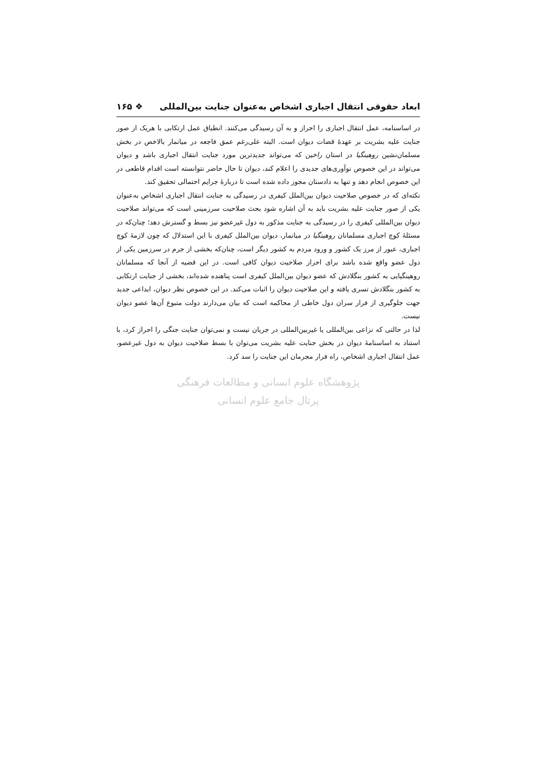ابعاد حقوقی انتقال اجباری اشخاص به‌عنوان جنایت بین‌المللی ❖ ۱۶۵
در اساسنامه، عمل انتقال اجباری را احراز و به آن رسیدگی می‌کنند. انطباق عمل ارتکابی با هریک از صور جنایت علیه بشریت بر عهدهٔ قضات دیوان است. البته علی‌رغم عمق فاجعه در میانمار بالاخص در بخش مسلمان‌نشین روهینگیا در استان راخین که می‌تواند جدیدترین مورد جنایت انتقال اجباری باشد و دیوان می‌تواند در این خصوص نوآوری‌های جدیدی را اعلام کند، دیوان تا حال حاضر نتوانسته است اقدام قاطعی در این خصوص انجام دهد و تنها به دادستان مجوز داده شده است تا دربارهٔ جرایم احتمالی تحقیق کند.
نکته‌ای که در خصوص صلاحیت دیوان بین‌الملل کیفری در رسیدگی به جنایت انتقال اجباری اشخاص به‌عنوان یکی از صور جنایت علیه بشریت باید به آن اشاره شود بحث صلاحیت سرزمینی است که می‌تواند صلاحیت دیوان بین‌المللی کیفری را در رسیدگی به جنایت مذکور به دول غیرعضو نیز بسط و گسترش دهد؛ چنان‌که در مسئلهٔ کوچ اجباری مسلمانان روهینگیا در میانمار، دیوان بین‌الملل کیفری با این استدلال که چون لازمهٔ کوچ اجباری، عبور از مرز یک کشور و ورود مردم به کشور دیگر است، چنان‌که بخشی از جرم در سرزمین یکی از دول عضو واقع شده باشد برای احراز صلاحیت دیوان کافی است. در این قضیه از آنجا که مسلمانان روهینگیایی به کشور بنگلادش که عضو دیوان بین‌الملل کیفری است پناهنده شده‌اند، بخشی از جنایت ارتکابی به کشور بنگلادش تسری یافته و این صلاحیت دیوان را اثبات می‌کند. در این خصوص نظر دیوان، ابداعی جدید جهت جلوگیری از فرار سران دول خاطی از محاکمه است که بیان می‌دارند دولت متبوع آن‌ها عضو دیوان نیست.
لذا در حالتی که نزاعی بین‌المللی یا غیربین‌المللی در جریان نیست و نمی‌توان جنایت جنگی را احراز کرد، با استناد به اساسنامهٔ دیوان در بخش جنایت علیه بشریت می‌توان با بسط صلاحیت دیوان به دول غیرعضو، عمل انتقال اجباری اشخاص، راه فرار مجرمان این جنایت را سد کرد.
پژوهشگاه علوم انسانی و مطالعات فرهنگی
پرتال جامع علوم انسانی